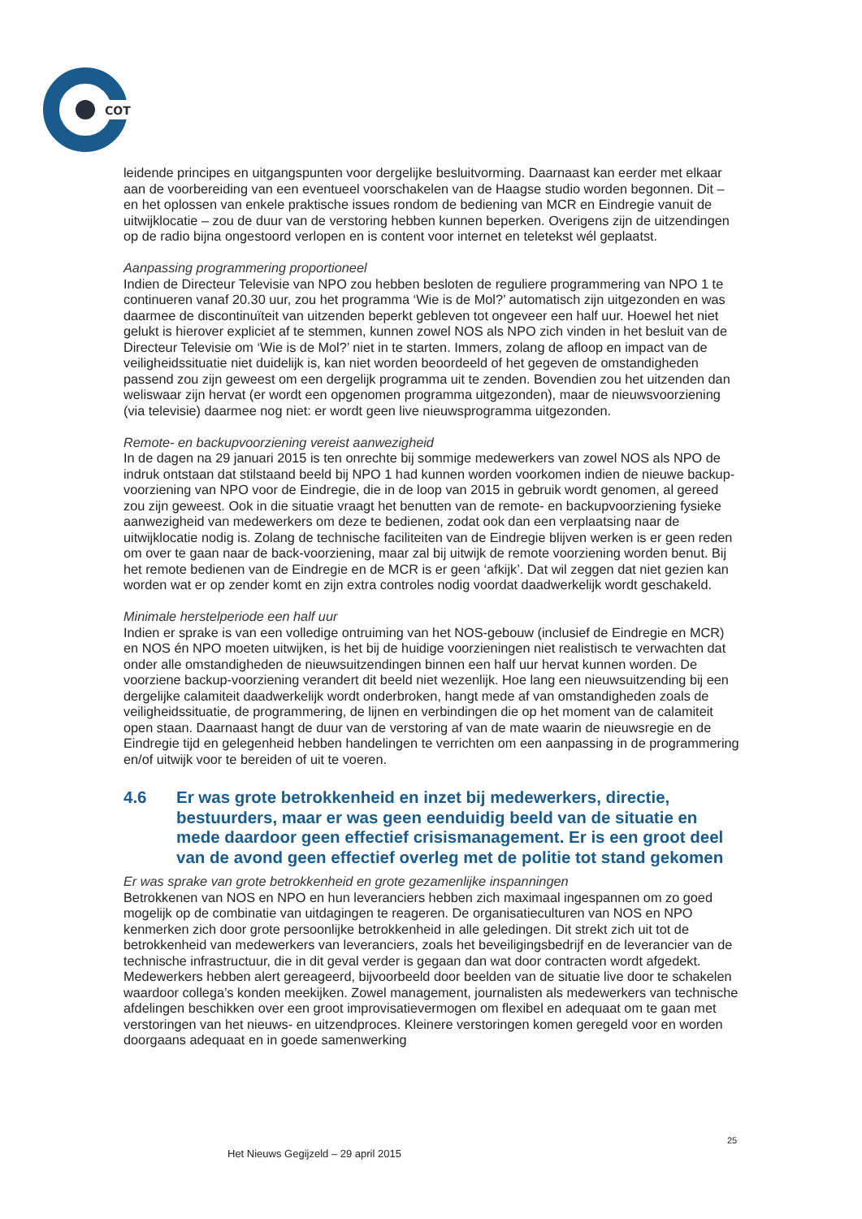COT
leidende principes en uitgangspunten voor dergelijke besluitvorming. Daarnaast kan eerder met elkaar aan de voorbereiding van een eventueel voorschakelen van de Haagse studio worden begonnen. Dit – en het oplossen van enkele praktische issues rondom de bediening van MCR en Eindregie vanuit de uitwijklocatie – zou de duur van de verstoring hebben kunnen beperken. Overigens zijn de uitzendingen op de radio bijna ongestoord verlopen en is content voor internet en teletekst wél geplaatst.
Aanpassing programmering proportioneel
Indien de Directeur Televisie van NPO zou hebben besloten de reguliere programmering van NPO 1 te continueren vanaf 20.30 uur, zou het programma ‘Wie is de Mol?’ automatisch zijn uitgezonden en was daarmee de discontinuïteit van uitzenden beperkt gebleven tot ongeveer een half uur. Hoewel het niet gelukt is hierover expliciet af te stemmen, kunnen zowel NOS als NPO zich vinden in het besluit van de Directeur Televisie om ‘Wie is de Mol?’ niet in te starten. Immers, zolang de afloop en impact van de veiligheidssituatie niet duidelijk is, kan niet worden beoordeeld of het gegeven de omstandigheden passend zou zijn geweest om een dergelijk programma uit te zenden. Bovendien zou het uitzenden dan weliswaar zijn hervat (er wordt een opgenomen programma uitgezonden), maar de nieuwsvoorziening (via televisie) daarmee nog niet: er wordt geen live nieuwsprogramma uitgezonden.
Remote- en backupvoorziening vereist aanwezigheid
In de dagen na 29 januari 2015 is ten onrechte bij sommige medewerkers van zowel NOS als NPO de indruk ontstaan dat stilstaand beeld bij NPO 1 had kunnen worden voorkomen indien de nieuwe backup-voorziening van NPO voor de Eindregie, die in de loop van 2015 in gebruik wordt genomen, al gereed zou zijn geweest. Ook in die situatie vraagt het benutten van de remote- en backupvoorziening fysieke aanwezigheid van medewerkers om deze te bedienen, zodat ook dan een verplaatsing naar de uitwijklocatie nodig is. Zolang de technische faciliteiten van de Eindregie blijven werken is er geen reden om over te gaan naar de back-voorziening, maar zal bij uitwijk de remote voorziening worden benut. Bij het remote bedienen van de Eindregie en de MCR is er geen ‘afkijk’. Dat wil zeggen dat niet gezien kan worden wat er op zender komt en zijn extra controles nodig voordat daadwerkelijk wordt geschakeld.
Minimale herstelperiode een half uur
Indien er sprake is van een volledige ontruiming van het NOS-gebouw (inclusief de Eindregie en MCR) en NOS én NPO moeten uitwijken, is het bij de huidige voorzieningen niet realistisch te verwachten dat onder alle omstandigheden de nieuwsuitzendingen binnen een half uur hervat kunnen worden. De voorziene backup-voorziening verandert dit beeld niet wezenlijk. Hoe lang een nieuwsuitzending bij een dergelijke calamiteit daadwerkelijk wordt onderbroken, hangt mede af van omstandigheden zoals de veiligheidssituatie, de programmering, de lijnen en verbindingen die op het moment van de calamiteit open staan. Daarnaast hangt de duur van de verstoring af van de mate waarin de nieuwsregie en de Eindregie tijd en gelegenheid hebben handelingen te verrichten om een aanpassing in de programmering en/of uitwijk voor te bereiden of uit te voeren.
4.6 Er was grote betrokkenheid en inzet bij medewerkers, directie, bestuurders, maar er was geen eenduidig beeld van de situatie en mede daardoor geen effectief crisismanagement. Er is een groot deel van de avond geen effectief overleg met de politie tot stand gekomen
Er was sprake van grote betrokkenheid en grote gezamenlijke inspanningen
Betrokkenen van NOS en NPO en hun leveranciers hebben zich maximaal ingespannen om zo goed mogelijk op de combinatie van uitdagingen te reageren. De organisatieculturen van NOS en NPO kenmerken zich door grote persoonlijke betrokkenheid in alle geledingen. Dit strekt zich uit tot de betrokkenheid van medewerkers van leveranciers, zoals het beveiligingsbedrijf en de leverancier van de technische infrastructuur, die in dit geval verder is gegaan dan wat door contracten wordt afgedekt. Medewerkers hebben alert gereageerd, bijvoorbeeld door beelden van de situatie live door te schakelen waardoor collega’s konden meekijken. Zowel management, journalisten als medewerkers van technische afdelingen beschikken over een groot improvisatievermogen om flexibel en adequaat om te gaan met verstoringen van het nieuws- en uitzendproces. Kleinere verstoringen komen geregeld voor en worden doorgaans adequaat en in goede samenwerking
25
Het Nieuws Gegijzeld – 29 april 2015